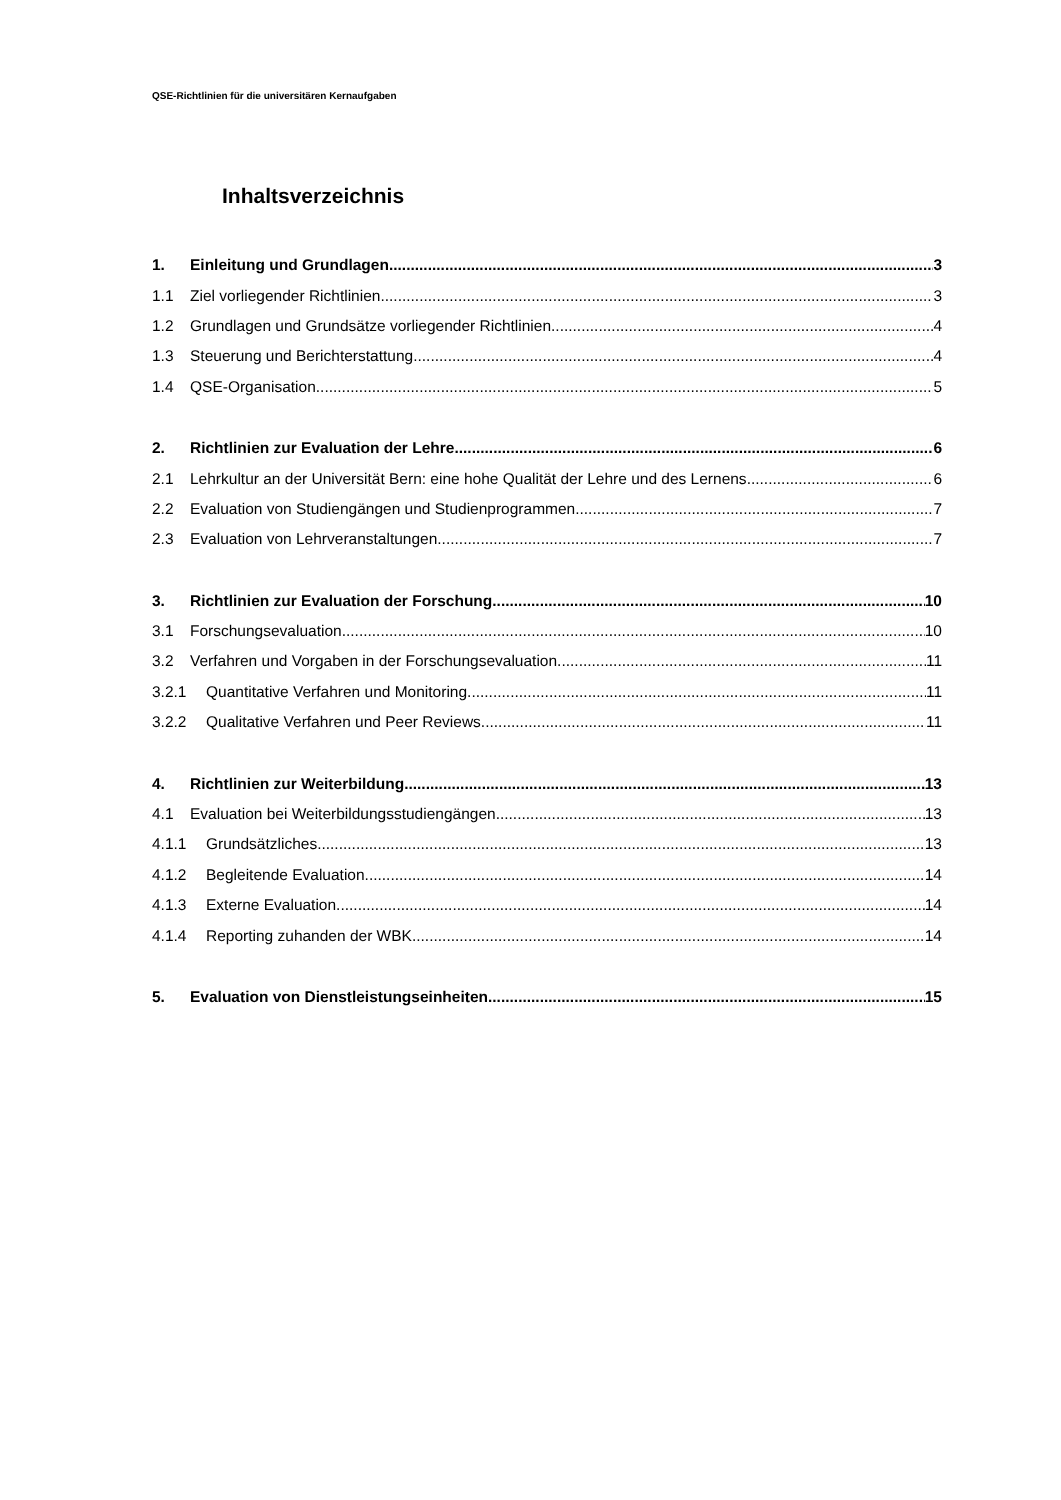QSE-Richtlinien für die universitären Kernaufgaben
Inhaltsverzeichnis
1. Einleitung und Grundlagen 3
1.1 Ziel vorliegender Richtlinien 3
1.2 Grundlagen und Grundsätze vorliegender Richtlinien 4
1.3 Steuerung und Berichterstattung 4
1.4 QSE-Organisation 5
2. Richtlinien zur Evaluation der Lehre 6
2.1 Lehrkultur an der Universität Bern: eine hohe Qualität der Lehre und des Lernens 6
2.2 Evaluation von Studiengängen und Studienprogrammen 7
2.3 Evaluation von Lehrveranstaltungen 7
3. Richtlinien zur Evaluation der Forschung 10
3.1 Forschungsevaluation 10
3.2 Verfahren und Vorgaben in der Forschungsevaluation 11
3.2.1 Quantitative Verfahren und Monitoring 11
3.2.2 Qualitative Verfahren und Peer Reviews 11
4. Richtlinien zur Weiterbildung 13
4.1 Evaluation bei Weiterbildungsstudiengängen 13
4.1.1 Grundsätzliches 13
4.1.2 Begleitende Evaluation 14
4.1.3 Externe Evaluation 14
4.1.4 Reporting zuhanden der WBK 14
5. Evaluation von Dienstleistungseinheiten 15